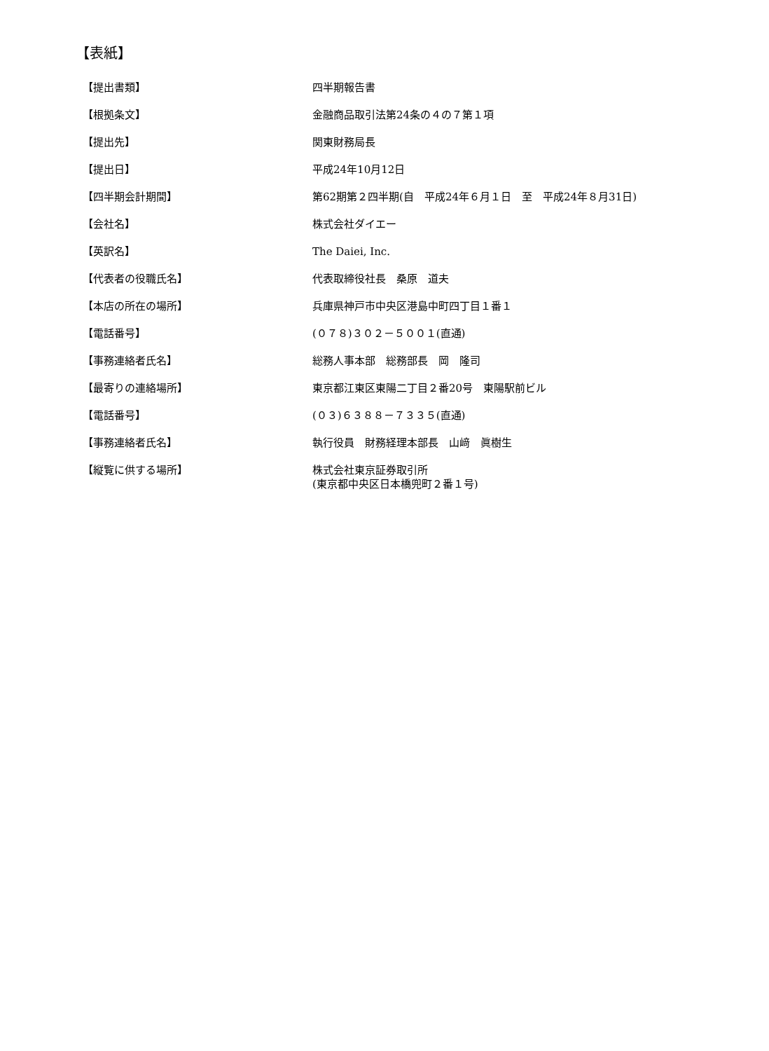【表紙】
| 【提出書類】 | 四半期報告書 |
| 【根拠条文】 | 金融商品取引法第24条の４の７第１項 |
| 【提出先】 | 関東財務局長 |
| 【提出日】 | 平成24年10月12日 |
| 【四半期会計期間】 | 第62期第２四半期(自 平成24年６月１日 至 平成24年８月31日) |
| 【会社名】 | 株式会社ダイエー |
| 【英訳名】 | The Daiei, Inc. |
| 【代表者の役職氏名】 | 代表取締役社長 桑原 道夫 |
| 【本店の所在の場所】 | 兵庫県神戸市中央区港島中町四丁目１番１ |
| 【電話番号】 | (０７８)３０２－５００１(直通) |
| 【事務連絡者氏名】 | 総務人事本部 総務部長 岡 隆司 |
| 【最寄りの連絡場所】 | 東京都江東区東陽二丁目２番20号 東陽駅前ビル |
| 【電話番号】 | (０３)６３８８－７３３５(直通) |
| 【事務連絡者氏名】 | 執行役員 財務経理本部長 山﨑 眞樹生 |
| 【縦覧に供する場所】 | 株式会社東京証券取引所 (東京都中央区日本橋兜町２番１号) |